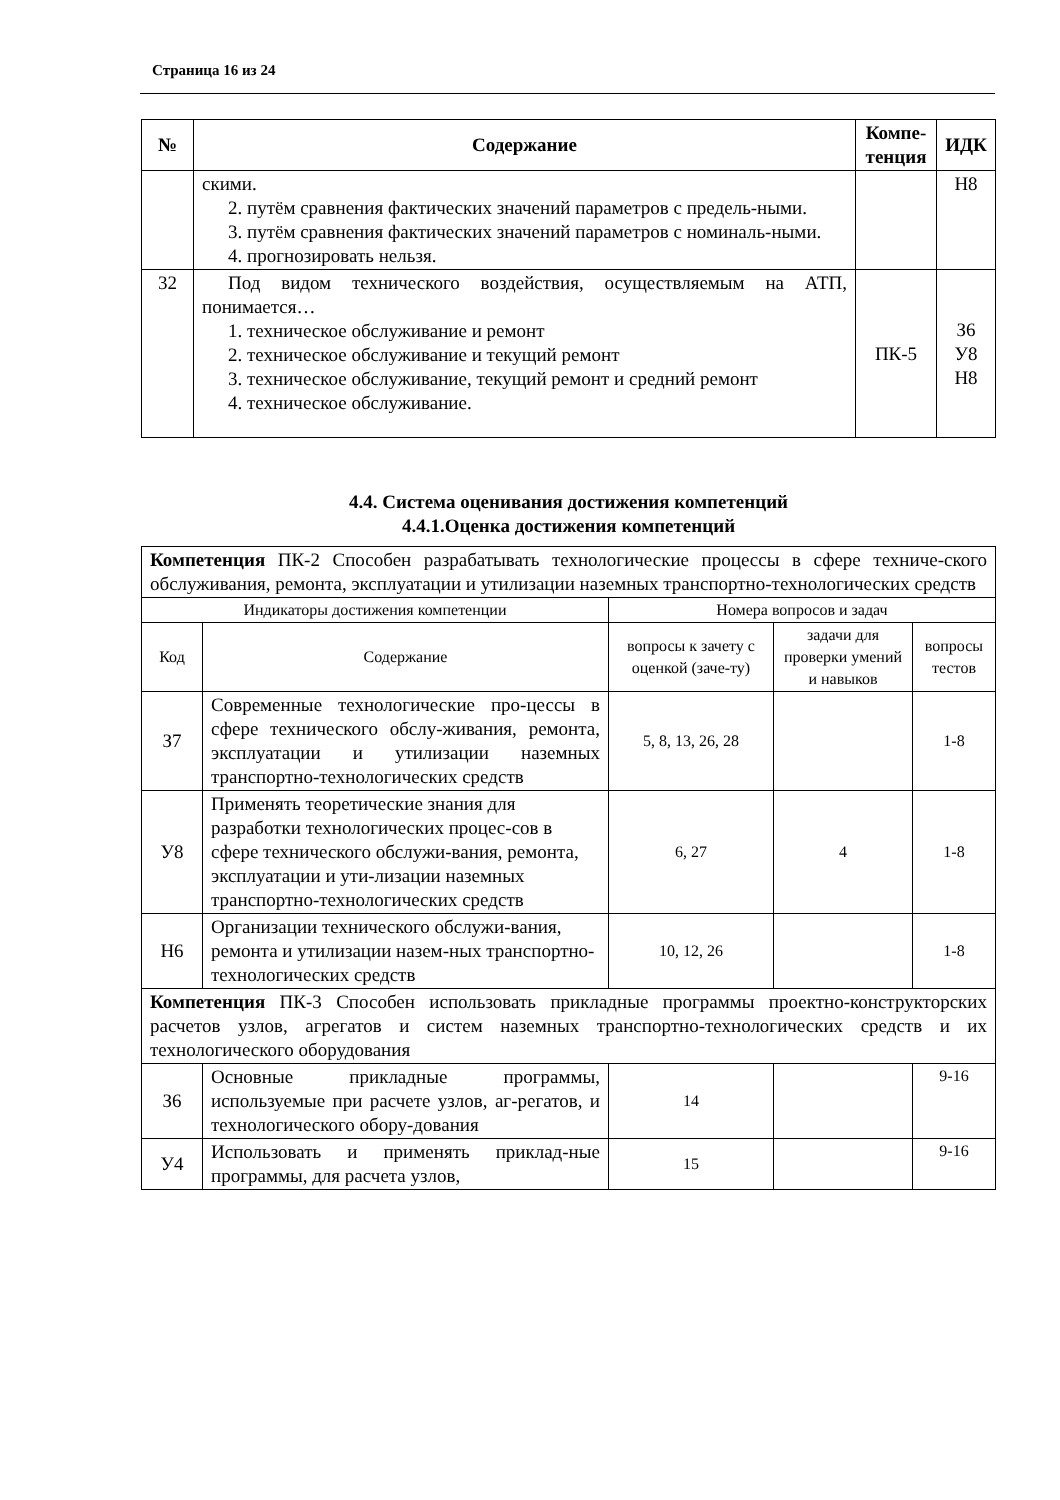Страница 16 из 24
| № | Содержание | Компе-тенция | ИДК |
| --- | --- | --- | --- |
| | скими. 2. путём сравнения фактических значений параметров с предель-ными. 3. путём сравнения фактических значений параметров с номиналь-ными. 4. прогнозировать нельзя. | | Н8 |
| 32 | Под видом технического воздействия, осуществляемым на АТП, понимается… 1. техническое обслуживание и ремонт 2. техническое обслуживание и текущий ремонт 3. техническое обслуживание, текущий ремонт и средний ремонт 4. техническое обслуживание. | ПК-5 | З6 У8 Н8 |
4.4. Система оценивания достижения компетенций
4.4.1.Оценка достижения компетенций
| Компетенция ПК-2 Способен разрабатывать технологические процессы в сфере техниче-ского обслуживания, ремонта, эксплуатации и утилизации наземных транспортно-технологических средств | | | | |
| Индикаторы достижения компетенции | | Номера вопросов и задач | | |
| Код | Содержание | вопросы к зачету с оценкой (заче-ту) | задачи для проверки умений и навыков | вопросы тестов |
| З7 | Современные технологические про-цессы в сфере технического обслу-живания, ремонта, эксплуатации и утилизации наземных транспортно-технологических средств | 5, 8, 13, 26, 28 | | 1-8 |
| У8 | Применять теоретические знания для разработки технологических процес-сов в сфере технического обслужи-вания, ремонта, эксплуатации и ути-лизации наземных транспортно-технологических средств | 6, 27 | 4 | 1-8 |
| Н6 | Организации технического обслужи-вания, ремонта и утилизации назем-ных транспортно-технологических средств | 10, 12, 26 | | 1-8 |
| Компетенция ПК-3 Способен использовать прикладные программы проектно-конструкторских расчетов узлов, агрегатов и систем наземных транспортно-технологических средств и их технологического оборудования | | | | |
| З6 | Основные прикладные программы, используемые при расчете узлов, аг-регатов, и технологического обору-дования | 14 | | 9-16 |
| У4 | Использовать и применять приклад-ные программы, для расчета узлов, | 15 | | 9-16 |